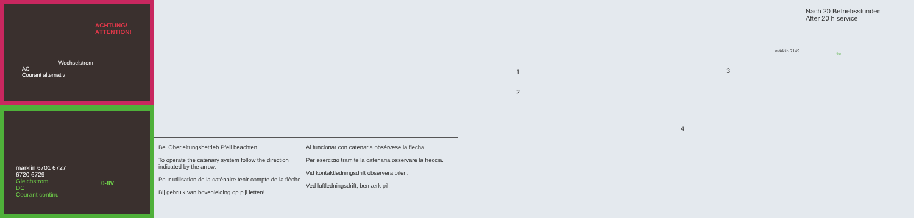ACHTUNG!
ATTENTION!
Wechselstrom
AC
Courant alternativ
märklin 6701 6727
6720 6729
Gleichstrom
DC
Courant continu
0-8V
Bei Oberleitungsbetrieb Pfeil beachten!
To operate the catenary system follow the direction indicated by the arrow.
Pour utilisation de la caténaire tenir compte de la flèche.
Bij gebruik van bovenleiding op pijl letten!
Al funcionar con catenaria obsérvese la flecha.
Per esercizio tramite la catenaria osservare la freccia.
Vid kontaktledningsdrift observera pilen.
Ved luftledningsdrift, bemærk pil.
Nach 20 Betriebsstunden
After 20 h service
1
2
3
4
märklin 7149
1×